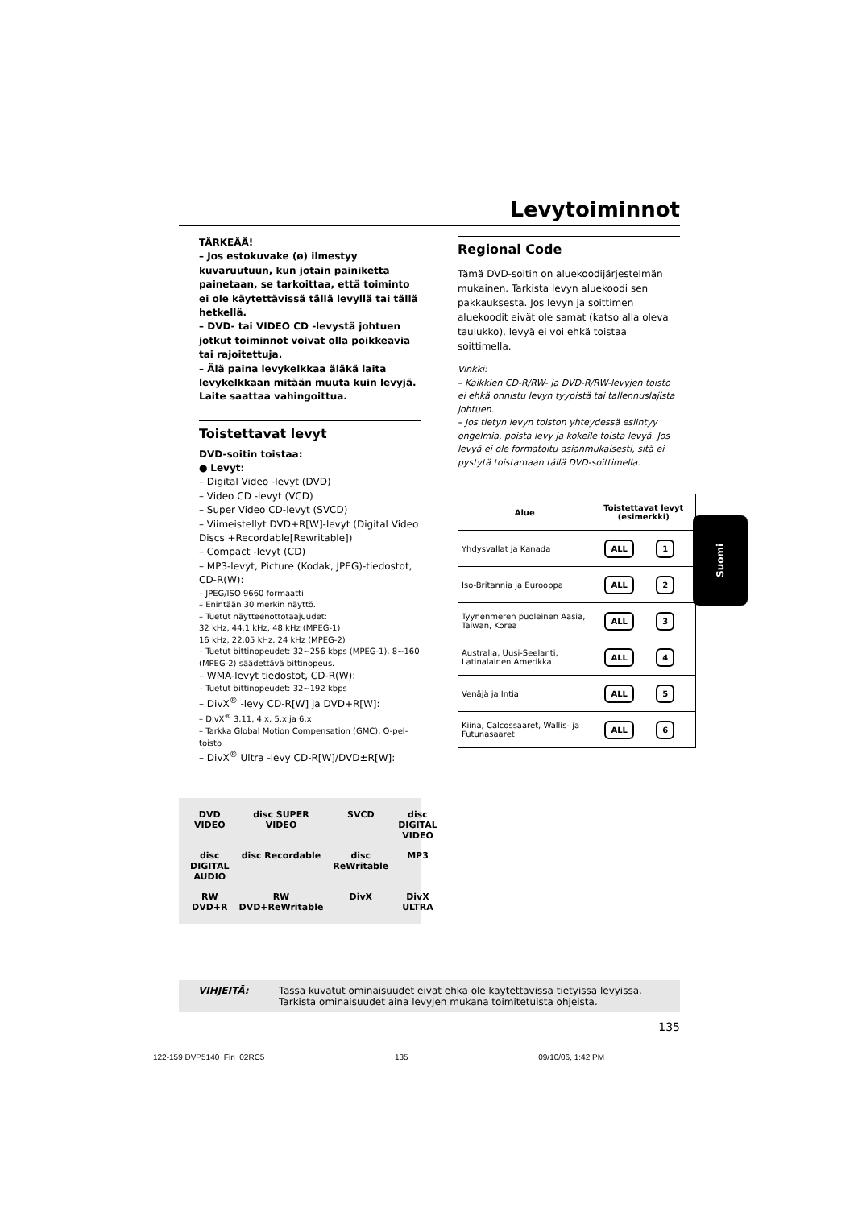Levytoiminnot
TÄRKEÄÄ!
– Jos estokuvake (ø) ilmestyy kuvaruutuun, kun jotain painiketta painetaan, se tarkoittaa, että toiminto ei ole käytettävissä tällä levyllä tai tällä hetkellä.
– DVD- tai VIDEO CD -levystä johtuen jotkut toiminnot voivat olla poikkeavia tai rajoitettuja.
– Älä paina levykelkkaa äläkä laita levykelkkaan mitään muuta kuin levyjä. Laite saattaa vahingoittua.
Toistettavat levyt
DVD-soitin toistaa:
● Levyt:
– Digital Video -levyt (DVD)
– Video CD -levyt (VCD)
– Super Video CD-levyt (SVCD)
– Viimeistellyt DVD+R[W]-levyt (Digital Video Discs +Recordable[Rewritable])
– Compact -levyt (CD)
– MP3-levyt, Picture (Kodak, JPEG)-tiedostot, CD-R(W):
– JPEG/ISO 9660 formaatti
– Enintään 30 merkin näyttö.
– Tuetut näytteenottotaajuudet:
32 kHz, 44,1 kHz, 48 kHz (MPEG-1)
16 kHz, 22,05 kHz, 24 kHz (MPEG-2)
– Tuetut bittinopeudet: 32~256 kbps (MPEG-1), 8~160 (MPEG-2) säädettävä bittinopeus.
– WMA-levyt tiedostot, CD-R(W):
– Tuetut bittinopeudet: 32~192 kbps
– DivX<sup>®</sup> -levy CD-R[W] ja DVD+R[W]:
– DivX<sup>®</sup> 3.11, 4.x, 5.x ja 6.x
– Tarkka Global Motion Compensation (GMC), Q-pel-toisto
– DivX<sup>®</sup> Ultra -levy CD-R[W]/DVD±R[W]:
DVD VIDEO disc SUPER VIDEO SVCD disc DIGITAL VIDEO disc DIGITAL AUDIO disc Recordable disc ReWritable MP3 RW DVD+R RW DVD+ReWritable DivX DivX ULTRA
Regional Code
Tämä DVD-soitin on aluekoodijärjestelmän mukainen. Tarkista levyn aluekoodi sen pakkauksesta. Jos levyn ja soittimen aluekoodit eivät ole samat (katso alla oleva taulukko), levyä ei voi ehkä toistaa soittimella.
Vinkki:
– Kaikkien CD-R/RW- ja DVD-R/RW-levyjen toisto ei ehkä onnistu levyn tyypistä tai tallennuslajista johtuen.
– Jos tietyn levyn toiston yhteydessä esiintyy ongelmia, poista levy ja kokeile toista levyä. Jos levyä ei ole formatoitu asianmukaisesti, sitä ei pystytä toistamaan tällä DVD-soittimella.
| Alue | Toistettavat levyt (esimerkki) |
| --- | --- |
| Yhdysvallat ja Kanada | ALL 1 |
| Iso-Britannia ja Eurooppa | ALL 2 |
| Tyynenmeren puoleinen Aasia, Taiwan, Korea | ALL 3 |
| Australia, Uusi-Seelanti, Latinalainen Amerikka | ALL 4 |
| Venäjä ja Intia | ALL 5 |
| Kiina, Calcossaaret, Wallis- ja Futunasaaret | ALL 6 |
VIHJEITÄ: Tässä kuvatut ominaisuudet eivät ehkä ole käytettävissä tietyissä levyissä. Tarkista ominaisuudet aina levyjen mukana toimitetuista ohjeista.
135
Suomi
122-159 DVP5140_Fin_02RC5 135 09/10/06, 1:42 PM